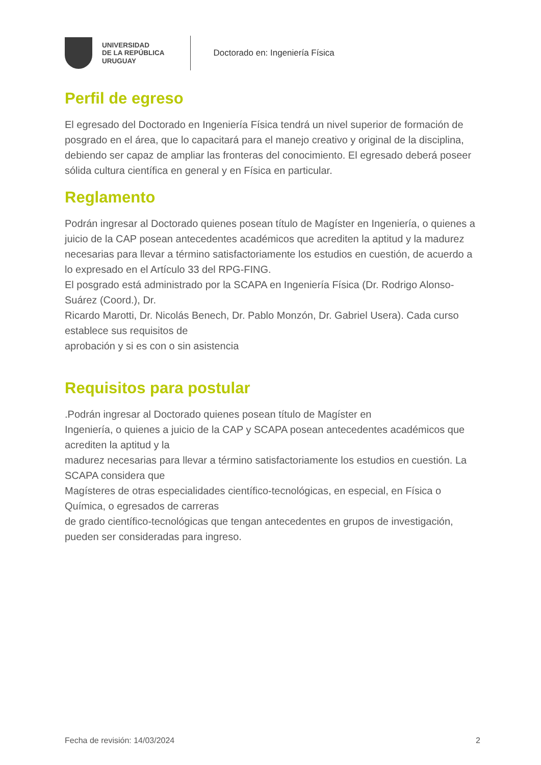UNIVERSIDAD
DE LA REPÚBLICA
URUGUAY
Doctorado en: Ingeniería Física
Perfil de egreso
El egresado del Doctorado en Ingeniería Física tendrá un nivel superior de formación de posgrado en el área, que lo capacitará para el manejo creativo y original de la disciplina, debiendo ser capaz de ampliar las fronteras del conocimiento. El egresado deberá poseer sólida cultura científica en general y en Física en particular.
Reglamento
Podrán ingresar al Doctorado quienes posean título de Magíster en Ingeniería, o quienes a juicio de la CAP posean antecedentes académicos que acrediten la aptitud y la madurez necesarias para llevar a término satisfactoriamente los estudios en cuestión, de acuerdo a lo expresado en el Artículo 33 del RPG-FING.
El posgrado está administrado por la SCAPA en Ingeniería Física (Dr. Rodrigo Alonso-Suárez (Coord.), Dr.
Ricardo Marotti, Dr. Nicolás Benech, Dr. Pablo Monzón, Dr. Gabriel Usera). Cada curso establece sus requisitos de
aprobación y si es con o sin asistencia
Requisitos para postular
.Podrán ingresar al Doctorado quienes posean título de Magíster en
Ingeniería, o quienes a juicio de la CAP y SCAPA posean antecedentes académicos que acrediten la aptitud y la
madurez necesarias para llevar a término satisfactoriamente los estudios en cuestión. La SCAPA considera que
Magísteres de otras especialidades científico-tecnológicas, en especial, en Física o Química, o egresados de carreras
de grado científico-tecnológicas que tengan antecedentes en grupos de investigación, pueden ser consideradas para ingreso.
Fecha de revisión: 14/03/2024 2